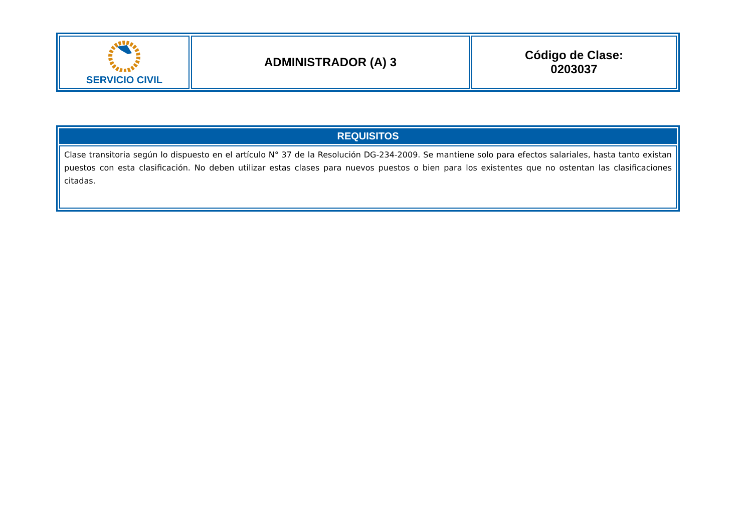| SERVICIO CIVIL | ADMINISTRADOR (A) 3 | Código de Clase: 0203037 |
| REQUISITOS |
| --- |
| Clase transitoria según lo dispuesto en el artículo N° 37 de la Resolución DG-234-2009. Se mantiene solo para efectos salariales, hasta tanto existan puestos con esta clasificación. No deben utilizar estas clases para nuevos puestos o bien para los existentes que no ostentan las clasificaciones citadas. |